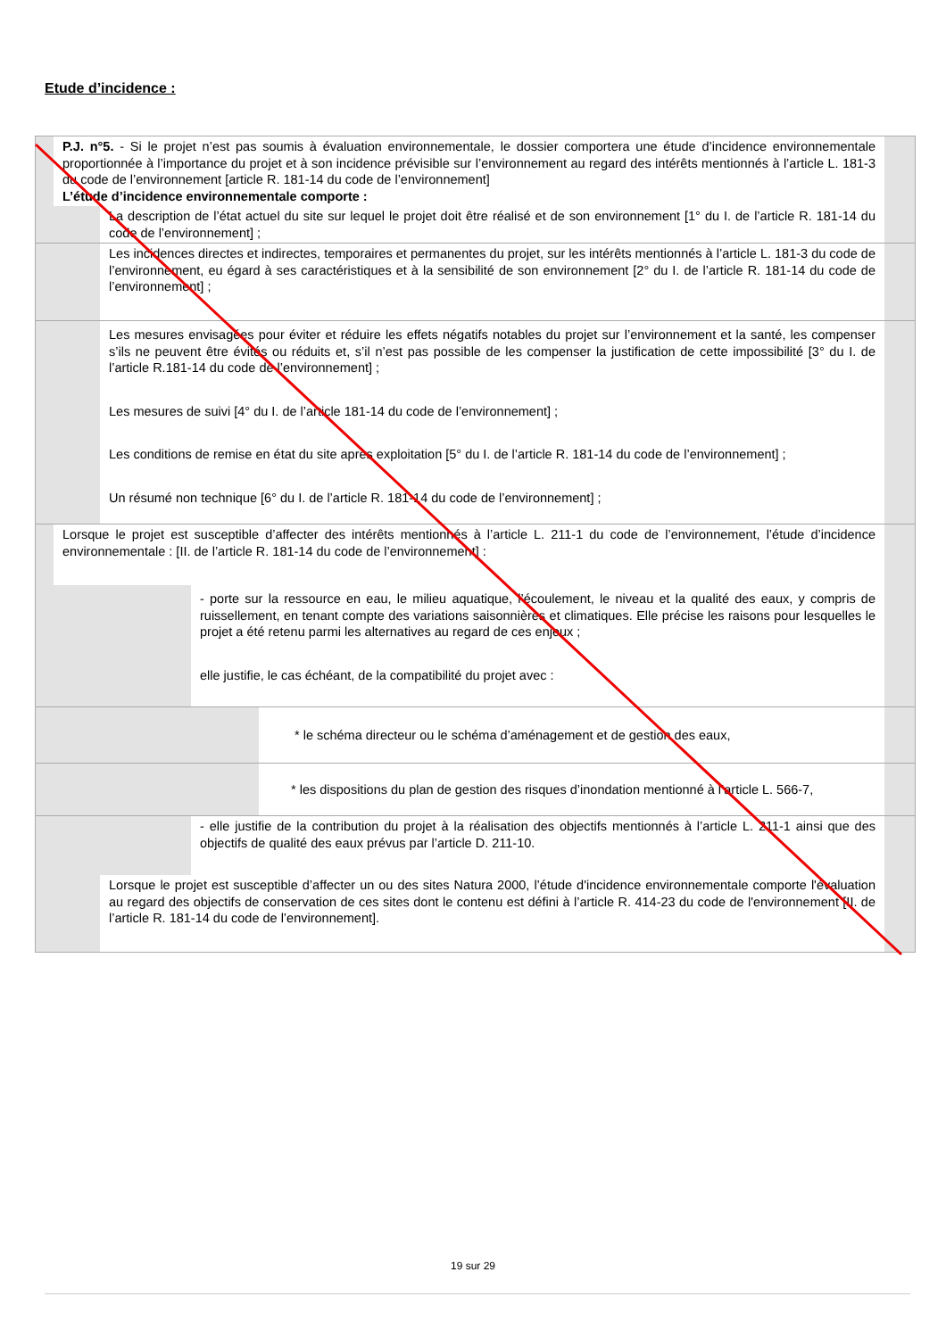Etude d’incidence :
P.J. n°5. - Si le projet n’est pas soumis à évaluation environnementale, le dossier comportera une étude d’incidence environnementale proportionnée à l’importance du projet et à son incidence prévisible sur l’environnement au regard des intérêts mentionnés à l’article L. 181-3 du code de l’environnement [article R. 181-14 du code de l’environnement]
L’étude d’incidence environnementale comporte :
La description de l’état actuel du site sur lequel le projet doit être réalisé et de son environnement [1° du I. de l’article R. 181-14 du code de l’environnement] ;
Les incidences directes et indirectes, temporaires et permanentes du projet, sur les intérêts mentionnés à l’article L. 181-3 du code de l’environnement, eu égard à ses caractéristiques et à la sensibilité de son environnement [2° du I. de l’article R. 181-14 du code de l’environnement] ;
Les mesures envisagées pour éviter et réduire les effets négatifs notables du projet sur l’environnement et la santé, les compenser s’ils ne peuvent être évités ou réduits et, s’il n’est pas possible de les compenser la justification de cette impossibilité [3° du I. de l’article R.181-14 du code de l’environnement] ;
Les mesures de suivi [4° du I. de l’article 181-14 du code de l’environnement] ;
Les conditions de remise en état du site après exploitation [5° du I. de l’article R. 181-14 du code de l’environnement] ;
Un résumé non technique [6° du I. de l’article R. 181-14 du code de l’environnement] ;
Lorsque le projet est susceptible d’affecter des intérêts mentionnés à l’article L. 211-1 du code de l’environnement, l’étude d’incidence environnementale : [II. de l’article R. 181-14 du code de l’environnement] :
- porte sur la ressource en eau, le milieu aquatique, l’écoulement, le niveau et la qualité des eaux, y compris de ruissellement, en tenant compte des variations saisonnières et climatiques. Elle précise les raisons pour lesquelles le projet a été retenu parmi les alternatives au regard de ces enjeux ;
elle justifie, le cas échéant, de la compatibilité du projet avec :
* le schéma directeur ou le schéma d’aménagement et de gestion des eaux,
* les dispositions du plan de gestion des risques d’inondation mentionné à l’article L. 566-7,
- elle justifie de la contribution du projet à la réalisation des objectifs mentionnés à l’article L. 211-1 ainsi que des objectifs de qualité des eaux prévus par l’article D. 211-10.
Lorsque le projet est susceptible d’affecter un ou des sites Natura 2000, l’étude d'incidence environnementale comporte l'évaluation au regard des objectifs de conservation de ces sites dont le contenu est défini à l’article R. 414-23 du code de l'environnement [II. de l’article R. 181-14 du code de l’environnement].
19 sur 29